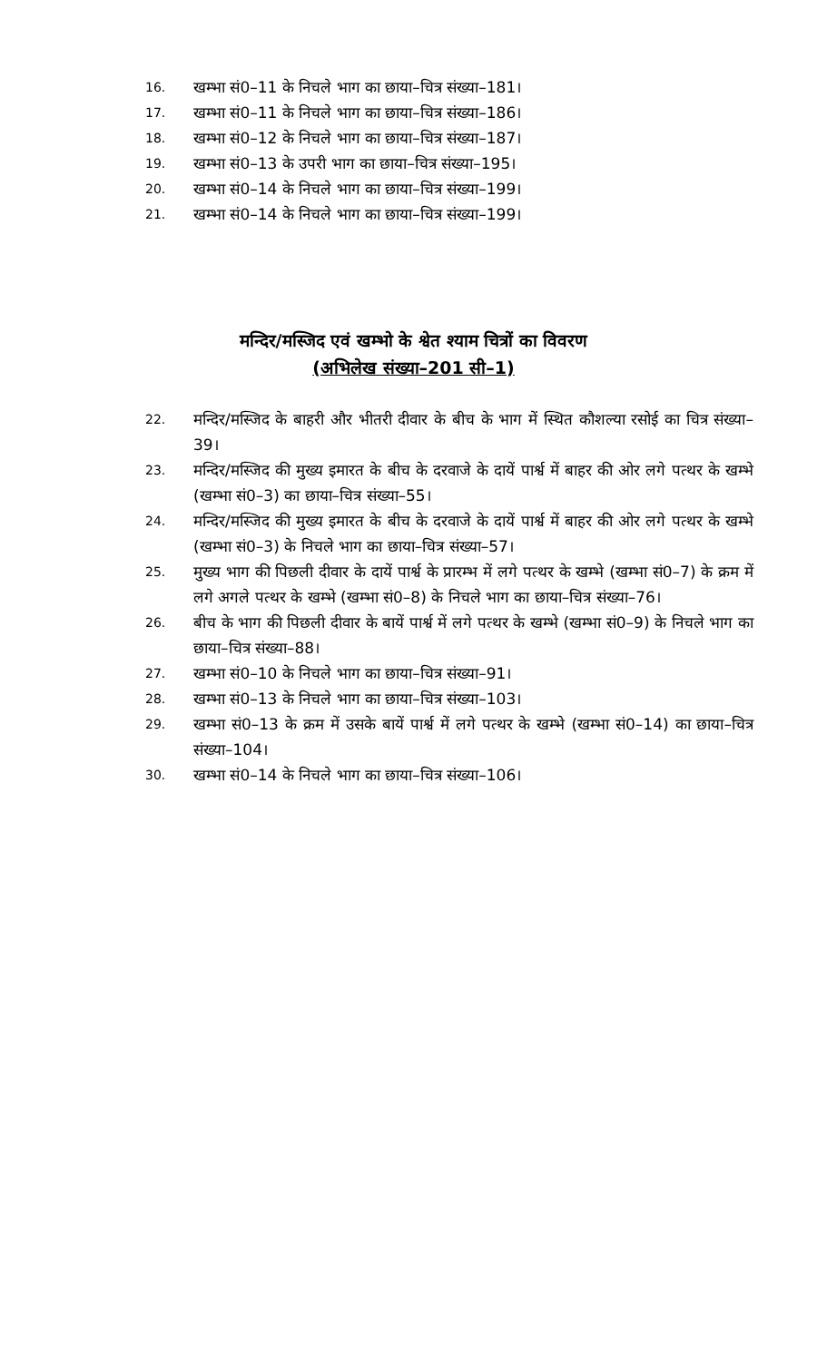16. खम्भा सं0–11 के निचले भाग का छाया–चित्र संख्या–181।
17. खम्भा सं0–11 के निचले भाग का छाया–चित्र संख्या–186।
18. खम्भा सं0–12 के निचले भाग का छाया–चित्र संख्या–187।
19. खम्भा सं0–13 के उपरी भाग का छाया–चित्र संख्या–195।
20. खम्भा सं0–14 के निचले भाग का छाया–चित्र संख्या–199।
21. खम्भा सं0–14 के निचले भाग का छाया–चित्र संख्या–199।
मन्दिर/मस्जिद एवं खम्भो के श्वेत श्याम चित्रों का विवरण
(अभिलेख संख्या–201 सी–1)
22. मन्दिर/मस्जिद के बाहरी और भीतरी दीवार के बीच के भाग में स्थित कौशल्या रसोई का चित्र संख्या–39।
23. मन्दिर/मस्जिद की मुख्य इमारत के बीच के दरवाजे के दायें पार्श्व में बाहर की ओर लगे पत्थर के खम्भे (खम्भा सं0–3) का छाया–चित्र संख्या–55।
24. मन्दिर/मस्जिद की मुख्य इमारत के बीच के दरवाजे के दायें पार्श्व में बाहर की ओर लगे पत्थर के खम्भे (खम्भा सं0–3) के निचले भाग का छाया–चित्र संख्या–57।
25. मुख्य भाग की पिछली दीवार के दायें पार्श्व के प्रारम्भ में लगे पत्थर के खम्भे (खम्भा सं0–7) के क्रम में लगे अगले पत्थर के खम्भे (खम्भा सं0–8) के निचले भाग का छाया–चित्र संख्या–76।
26. बीच के भाग की पिछली दीवार के बायें पार्श्व में लगे पत्थर के खम्भे (खम्भा सं0–9) के निचले भाग का छाया–चित्र संख्या–88।
27. खम्भा सं0–10 के निचले भाग का छाया–चित्र संख्या–91।
28. खम्भा सं0–13 के निचले भाग का छाया–चित्र संख्या–103।
29. खम्भा सं0–13 के क्रम में उसके बायें पार्श्व में लगे पत्थर के खम्भे (खम्भा सं0–14) का छाया–चित्र संख्या–104।
30. खम्भा सं0–14 के निचले भाग का छाया–चित्र संख्या–106।